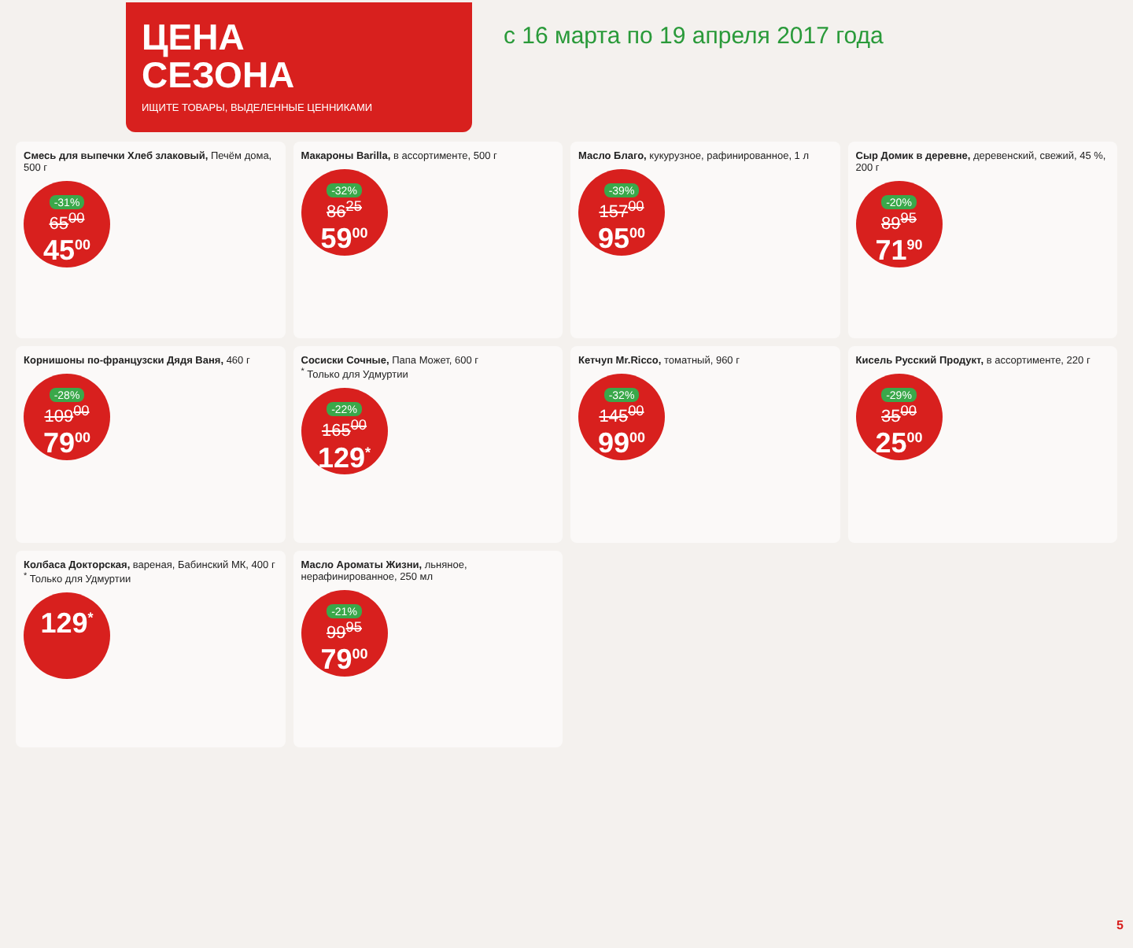ЦЕНА
СЕЗОНА
ИЩИТЕ ТОВАРЫ, ВЫДЕЛЕННЫЕ ЦЕННИКАМИ
с 16 марта по 19 апреля 2017 года
Смесь для выпечки Хлеб злаковый, Печём дома, 500 г
-31% 65<sup>00</sup> 45<sup>00</sup>
Макароны Barilla, в ассортименте, 500 г
-32% 86<sup>25</sup> 59<sup>00</sup>
Масло Благо, кукурузное, рафинированное, 1 л
-39% 157<sup>00</sup> 95<sup>00</sup>
Сыр Домик в деревне, деревенский, свежий, 45 %, 200 г
-20% 89<sup>95</sup> 71<sup>90</sup>
Корнишоны по-французски Дядя Ваня, 460 г
-28% 109<sup>00</sup> 79<sup>00</sup>
Сосиски Сочные, Папа Может, 600 г
<sup>*</sup> Только для Удмуртии
-22% 165<sup>00</sup> 129<sup>*</sup>
Кетчуп Mr.Ricco, томатный, 960 г
-32% 145<sup>00</sup> 99<sup>00</sup>
Кисель Русский Продукт, в ассортименте, 220 г
-29% 35<sup>00</sup> 25<sup>00</sup>
Колбаса Докторская, вареная, Бабинский МК, 400 г
<sup>*</sup> Только для Удмуртии
129<sup>*</sup>
Масло Ароматы Жизни, льняное, нерафинированное, 250 мл
-21% 99<sup>95</sup> 79<sup>00</sup>
5